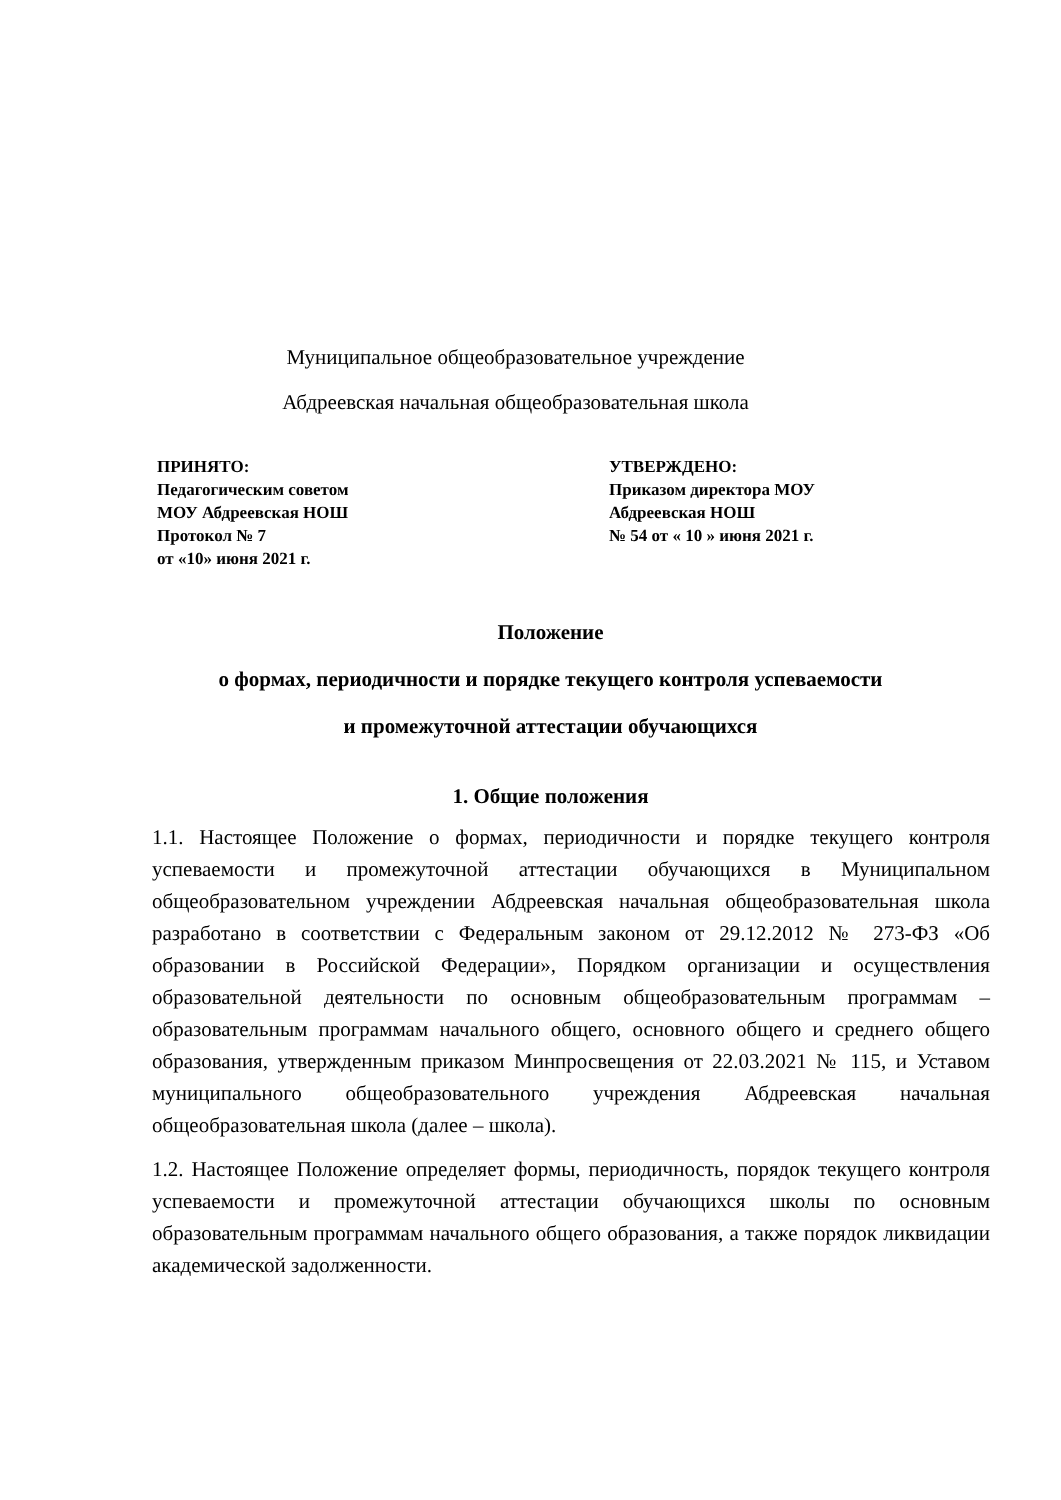Муниципальное общеобразовательное учреждение
Абдреевская начальная общеобразовательная школа
ПРИНЯТО:
Педагогическим советом
МОУ Абдреевская НОШ
Протокол № 7
от «10» июня 2021 г.
УТВЕРЖДЕНО:
Приказом директора МОУ
Абдреевская НОШ
№ 54 от « 10 » июня 2021 г.
Положение
о формах, периодичности и порядке текущего контроля успеваемости
и промежуточной аттестации обучающихся
1. Общие положения
1.1. Настоящее Положение о формах, периодичности и порядке текущего контроля успеваемости и промежуточной аттестации обучающихся в Муниципальном общеобразовательном учреждении Абдреевская начальная общеобразовательная школа разработано в соответствии с Федеральным законом от 29.12.2012 № 273-ФЗ «Об образовании в Российской Федерации», Порядком организации и осуществления образовательной деятельности по основным общеобразовательным программам – образовательным программам начального общего, основного общего и среднего общего образования, утвержденным приказом Минпросвещения от 22.03.2021 № 115, и Уставом муниципального общеобразовательного учреждения Абдреевская начальная общеобразовательная школа (далее – школа).
1.2. Настоящее Положение определяет формы, периодичность, порядок текущего контроля успеваемости и промежуточной аттестации обучающихся школы по основным образовательным программам начального общего образования, а также порядок ликвидации академической задолженности.